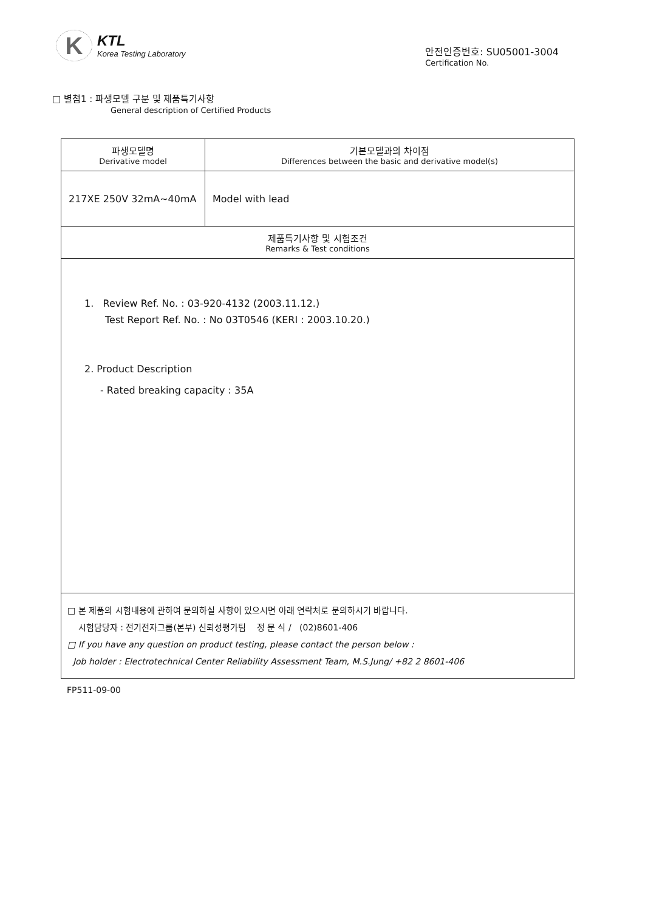K
KTL
Korea Testing Laboratory
안전인증번호: SU05001-3004
Certification No.
□ 별첨1 : 파생모델 구분 및 제품특기사항
General description of Certified Products
| 파생모델명 Derivative model | 기본모델과의 차이점 Differences between the basic and derivative model(s) |
| --- | --- |
| 217XE 250V 32mA~40mA | Model with lead |
| 제품특기사항 및 시험조건 Remarks & Test conditions | |
| 1. Review Ref. No. : 03-920-4132 (2003.11.12.) Test Report Ref. No. : No 03T0546 (KERI : 2003.10.20.) 2. Product Description - Rated breaking capacity : 35A | |
| □ 본 제품의 시험내용에 관하여 문의하실 사항이 있으시면 아래 연락처로 문의하시기 바랍니다. 시험담당자 : 전기전자그룹(본부) 신뢰성평가팀 정 문 식 / (02)8601-406 □ If you have any question on product testing, please contact the person below : Job holder : Electrotechnical Center Reliability Assessment Team, M.S.Jung/ +82 2 8601-406 | |
FP511-09-00